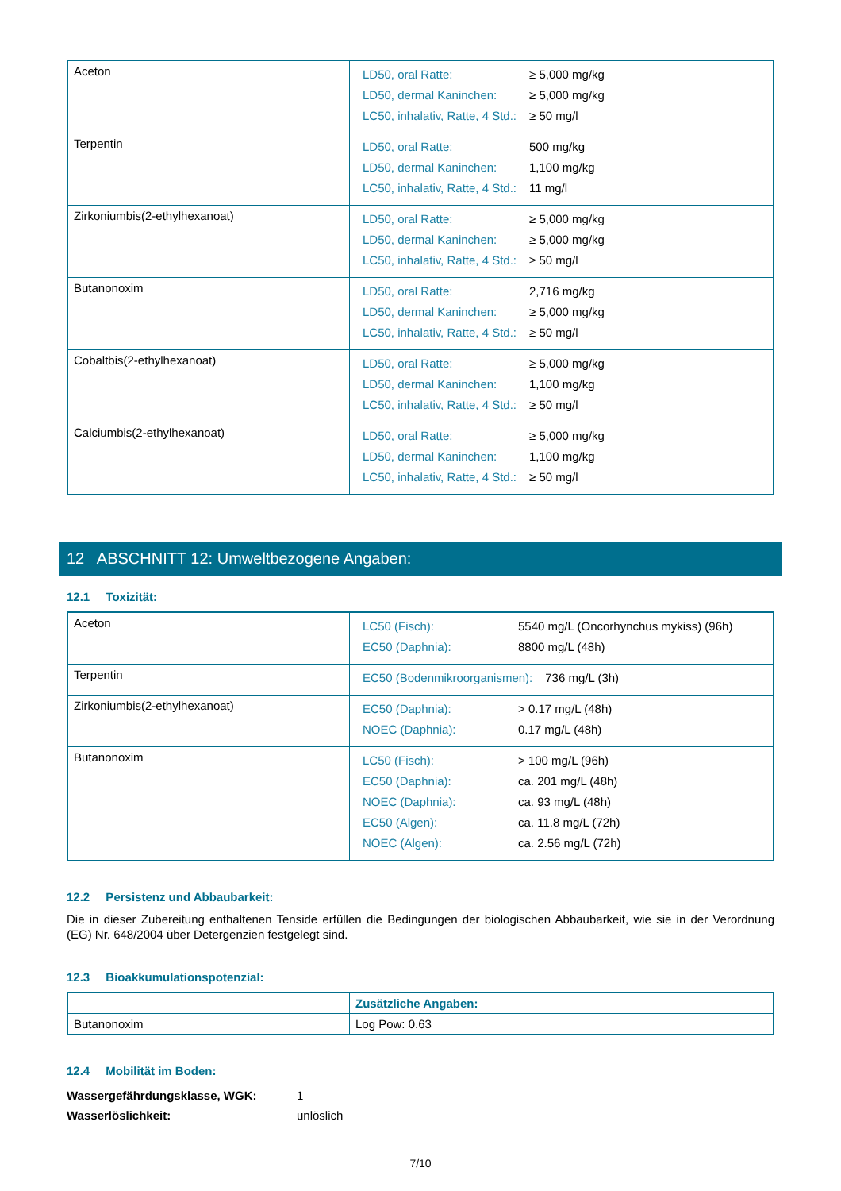| Aceton | / LD50, oral Ratte: / ≥ 5,000 mg/kg / / LD50, dermal Kaninchen: / ≥ 5,000 mg/kg / / LC50, inhalativ, Ratte, 4 Std.: / ≥ 50 mg/l / |
| Terpentin | / LD50, oral Ratte: / 500 mg/kg / / LD50, dermal Kaninchen: / 1,100 mg/kg / / LC50, inhalativ, Ratte, 4 Std.: / 11 mg/l / |
| Zirkoniumbis(2-ethylhexanoat) | / LD50, oral Ratte: / ≥ 5,000 mg/kg / / LD50, dermal Kaninchen: / ≥ 5,000 mg/kg / / LC50, inhalativ, Ratte, 4 Std.: / ≥ 50 mg/l / |
| Butanonoxim | / LD50, oral Ratte: / 2,716 mg/kg / / LD50, dermal Kaninchen: / ≥ 5,000 mg/kg / / LC50, inhalativ, Ratte, 4 Std.: / ≥ 50 mg/l / |
| Cobaltbis(2-ethylhexanoat) | / LD50, oral Ratte: / ≥ 5,000 mg/kg / / LD50, dermal Kaninchen: / 1,100 mg/kg / / LC50, inhalativ, Ratte, 4 Std.: / ≥ 50 mg/l / |
| Calciumbis(2-ethylhexanoat) | / LD50, oral Ratte: / ≥ 5,000 mg/kg / / LD50, dermal Kaninchen: / 1,100 mg/kg / / LC50, inhalativ, Ratte, 4 Std.: / ≥ 50 mg/l / |
12 ABSCHNITT 12: Umweltbezogene Angaben:
12.1 Toxizität:
| Aceton | / LC50 (Fisch): / 5540 mg/L (Oncorhynchus mykiss) (96h) / / EC50 (Daphnia): / 8800 mg/L (48h) / |
| Terpentin | / EC50 (Bodenmikroorganismen): / 736 mg/L (3h) / |
| Zirkoniumbis(2-ethylhexanoat) | / EC50 (Daphnia): / > 0.17 mg/L (48h) / / NOEC (Daphnia): / 0.17 mg/L (48h) / |
| Butanonoxim | / LC50 (Fisch): / > 100 mg/L (96h) / / EC50 (Daphnia): / ca. 201 mg/L (48h) / / NOEC (Daphnia): / ca. 93 mg/L (48h) / / EC50 (Algen): / ca. 11.8 mg/L (72h) / / NOEC (Algen): / ca. 2.56 mg/L (72h) / |
12.2 Persistenz und Abbaubarkeit:
Die in dieser Zubereitung enthaltenen Tenside erfüllen die Bedingungen der biologischen Abbaubarkeit, wie sie in der Verordnung (EG) Nr. 648/2004 über Detergenzien festgelegt sind.
12.3 Bioakkumulationspotenzial:
| | Zusätzliche Angaben: |
| Butanonoxim | Log Pow: 0.63 |
12.4 Mobilität im Boden:
| Wassergefährdungsklasse, WGK: | 1 |
| Wasserlöslichkeit: | unlöslich |
7/10